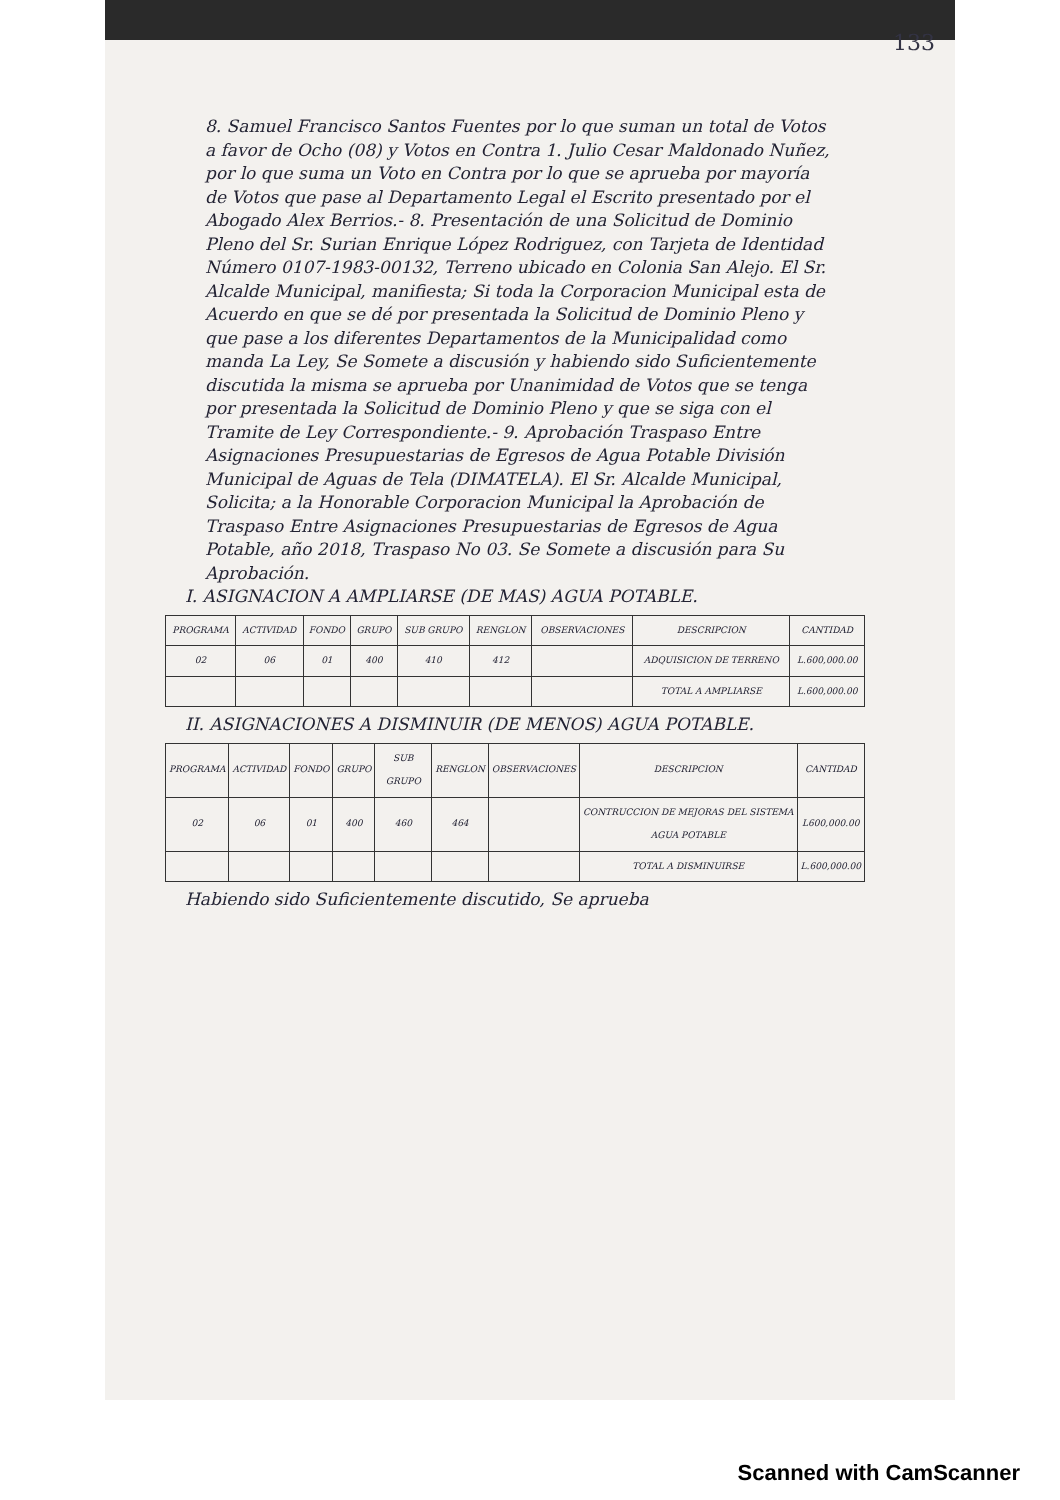133
8. Samuel Francisco Santos Fuentes por lo que suman un total de Votos a favor de Ocho (08) y Votos en Contra 1. Julio Cesar Maldonado Nuñez, por lo que suma un Voto en Contra por lo que se aprueba por mayoría de Votos que pase al Departamento Legal el Escrito presentado por el Abogado Alex Berrios.- 8. Presentación de una Solicitud de Dominio Pleno del Sr. Surian Enrique López Rodriguez, con Tarjeta de Identidad Número 0107-1983-00132, Terreno ubicado en Colonia San Alejo. El Sr. Alcalde Municipal, manifiesta; Si toda la Corporacion Municipal esta de Acuerdo en que se dé por presentada la Solicitud de Dominio Pleno y que pase a los diferentes Departamentos de la Municipalidad como manda La Ley, Se Somete a discusión y habiendo sido Suficientemente discutida la misma se aprueba por Unanimidad de Votos que se tenga por presentada la Solicitud de Dominio Pleno y que se siga con el Tramite de Ley Correspondiente.- 9. Aprobación Traspaso Entre Asignaciones Presupuestarias de Egresos de Agua Potable División Municipal de Aguas de Tela (DIMATELA). El Sr. Alcalde Municipal, Solicita; a la Honorable Corporacion Municipal la Aprobación de Traspaso Entre Asignaciones Presupuestarias de Egresos de Agua Potable, año 2018, Traspaso No 03. Se Somete a discusión para Su Aprobación.
I. ASIGNACION A AMPLIARSE (DE MAS) AGUA POTABLE.
| PROGRAMA | ACTIVIDAD | FONDO | GRUPO | SUB GRUPO | RENGLON | OBSERVACIONES | DESCRIPCION | CANTIDAD |
| --- | --- | --- | --- | --- | --- | --- | --- | --- |
| 02 | 06 | 01 | 400 | 410 | 412 | | ADQUISICION DE TERRENO | L.600,000.00 |
| | | | | | | | TOTAL A AMPLIARSE | L.600,000.00 |
II. ASIGNACIONES A DISMINUIR (DE MENOS) AGUA POTABLE.
| PROGRAMA | ACTIVIDAD | FONDO | GRUPO | SUB GRUPO | RENGLON | OBSERVACIONES | DESCRIPCION | CANTIDAD |
| --- | --- | --- | --- | --- | --- | --- | --- | --- |
| 02 | 06 | 01 | 400 | 460 | 464 | | CONTRUCCION DE MEJORAS DEL SISTEMA AGUA POTABLE | L600,000.00 |
| | | | | | | | TOTAL A DISMINUIRSE | L.600,000.00 |
Habiendo sido Suficientemente discutido, Se aprueba
Scanned with CamScanner